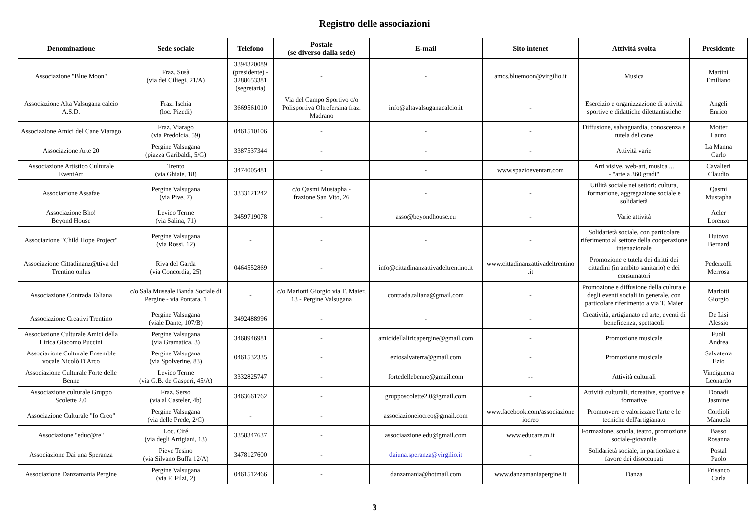Registro delle associazioni
| Denominazione | Sede sociale | Telefono | Postale (se diverso dalla sede) | E-mail | Sito intenet | Attività svolta | Presidente |
| --- | --- | --- | --- | --- | --- | --- | --- |
| Associazione "Blue Moon" | Fraz. Susà (via dei Ciliegi, 21/A) | 3394320089 (presidente) - 3288653381 (segretaria) | - | - | amcs.bluemoon@virgilio.it | Musica | Martini Emiliano |
| Associazione Alta Valsugana calcio A.S.D. | Fraz. Ischia (loc. Pizedi) | 3669561010 | Via del Campo Sportivo c/o Polisportiva Oltrefersina fraz. Madrano | info@altavalsuganacalcio.it | - | Esercizio e organizzazione di attività sportive e didattiche dilettantistiche | Angeli Enrico |
| Associazione Amici del Cane Viarago | Fraz. Viarago (via Predolcia, 59) | 0461510106 | - | - | - | Diffusione, salvaguardia, conoscenza e tutela del cane | Motter Lauro |
| Associazione Arte 20 | Pergine Valsugana (piazza Garibaldi, 5/G) | 3387537344 | - | - | - | Attività varie | La Manna Carlo |
| Associazione Artistico Culturale EventArt | Trento (via Ghiaie, 18) | 3474005481 | - | - | www.spazioeventart.com | Arti visive, web-art, musica ... - "arte a 360 gradi" | Cavalieri Claudio |
| Associazione Assafae | Pergine Valsugana (via Pive, 7) | 3333121242 | c/o Qasmi Mustapha - frazione San Vito, 26 | - | - | Utilità sociale nei settori: cultura, formazione, aggregazione sociale e solidarietà | Qasmi Mustapha |
| Associazione Bho! Beyond House | Levico Terme (via Salina, 71) | 3459719078 | - | asso@beyondhouse.eu | - | Varie attività | Acler Lorenzo |
| Associazione "Child Hope Project" | Pergine Valsugana (via Rossi, 12) | - | - | - | - | Solidarietà sociale, con particolare riferimento al settore della cooperazione intenazionale | Hutovo Bernard |
| Associazione Cittadinanz@ttiva del Trentino onlus | Riva del Garda (via Concordia, 25) | 0464552869 | - | info@cittadinanzattivadeltrentino.it | www.cittadinanzattivadeltrentino .it | Promozione e tutela dei diritti dei cittadini (in ambito sanitario) e dei consumatori | Pederzolli Merrosa |
| Associazione Contrada Taliana | c/o Sala Museale Banda Sociale di Pergine - via Pontara, 1 | - | c/o Mariotti Giorgio via T. Maier, 13 - Pergine Valsugana | contrada.taliana@gmail.com | - | Promozione e diffusione della cultura e degli eventi sociali in generale, con particolare riferimento a via T. Maier | Mariotti Giorgio |
| Associazione Creativi Trentino | Pergine Valsugana (viale Dante, 107/B) | 3492488996 | - | - | - | Creatività, artigianato ed arte, eventi di beneficenza, spettacoli | De Lisi Alessio |
| Associazione Culturale Amici della Lirica Giacomo Puccini | Pergine Valsugana (via Gramatica, 3) | 3468946981 | - | amicidellaliricapergine@gmail.com | - | Promozione musicale | Fuoli Andrea |
| Associazione Culturale Ensemble vocale Nicolò D'Arco | Pergine Valsugana (via Spolverine, 83) | 0461532335 | - | eziosalvaterra@gmail.com | - | Promozione musicale | Salvaterra Ezio |
| Associazione Culturale Forte delle Benne | Levico Terme (via G.B. de Gasperi, 45/A) | 3332825747 | - | fortedellebenne@gmail.com | -- | Attività culturali | Vinciguerra Leonardo |
| Associazione culturale Gruppo Scolette 2.0 | Fraz. Serso (via al Casteler, 4b) | 3463661762 | - | grupposcolette2.0@gmail.com | - | Attività culturali, ricreative, sportive e formative | Donadi Jasmine |
| Associazione Culturale "Io Creo" | Pergine Valsugana (via delle Prede, 2/C) | - | - | associazioneiocreo@gmail.com | www.facebook.com/associazione iocreo | Promuovere e valorizzare l'arte e le tecniche dell'artigianato | Cordioli Manuela |
| Associazione "educ@re" | Loc. Ciré (via degli Artigiani, 13) | 3358347637 | - | associaazione.edu@gmail.com | www.educare.tn.it | Formazione, scuola, teatro, promozione sociale-giovanile | Basso Rosanna |
| Associazione Dai una Speranza | Pieve Tesino (via Silvano Buffa 12/A) | 3478127600 | - | daiuna.speranza@virgilio.it | - | Solidarietà sociale, in particolare a favore dei disoccupati | Postal Paolo |
| Associazione Danzamania Pergine | Pergine Valsugana (via F. Filzi, 2) | 0461512466 | - | danzamania@hotmail.com | www.danzamaniapergine.it | Danza | Frisanco Carla |
3